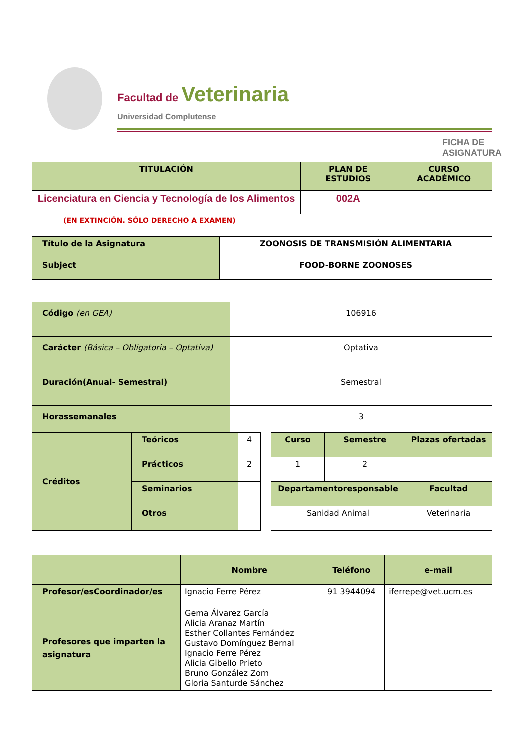Facultad de Veterinaria
Universidad Complutense
FICHA DE ASIGNATURA
| TITULACIÓN | PLAN DE ESTUDIOS | CURSO ACADÉMICO |
| --- | --- | --- |
| Licenciatura en Ciencia y Tecnología de los Alimentos | 002A | |
(EN EXTINCIÓN. SÓLO DERECHO A EXAMEN)
| Título de la Asignatura | ZOONOSIS DE TRANSMISIÓN ALIMENTARIA |
| Subject | FOOD-BORNE ZOONOSES |
| Código (en GEA) | 106916 |
| Carácter (Básica – Obligatoria – Optativa) | Optativa |
| Duración(Anual- Semestral) | Semestral |
| Horassemanales | 3 |
| Créditos | Teóricos | 4 |
| | Prácticos | 2 |
| | Seminarios | |
| | Otros | |
| Curso | Semestre | Plazas ofertadas |
| 1 | 2 | |
| Departamentoresponsable | | Facultad |
| Sanidad Animal | | Veterinaria |
| | Nombre | Teléfono | e-mail |
| Profesor/esCoordinador/es | Ignacio Ferre Pérez | 91 3944094 | iferrepe@vet.ucm.es |
| Profesores que imparten la asignatura | Gema Álvarez García Alicia Aranaz Martín Esther Collantes Fernández Gustavo Domínguez Bernal Ignacio Ferre Pérez Alicia Gibello Prieto Bruno González Zorn Gloria Santurde Sánchez | | |